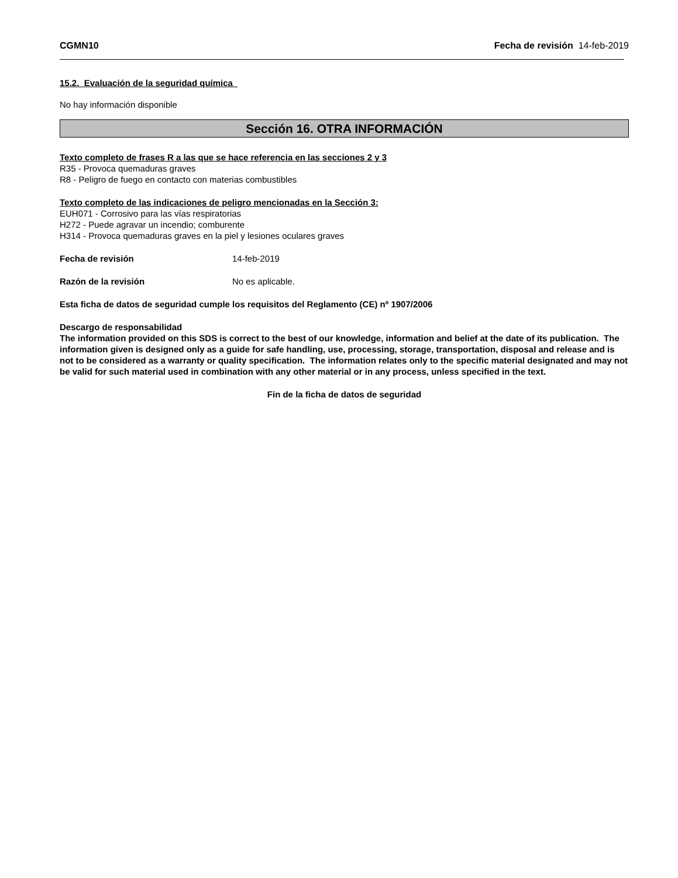CGMN10 Fecha de revisión 14-feb-2019
15.2. Evaluación de la seguridad química
No hay información disponible
Sección 16. OTRA INFORMACIÓN
Texto completo de frases R a las que se hace referencia en las secciones 2 y 3
R35 - Provoca quemaduras graves
R8 - Peligro de fuego en contacto con materias combustibles
Texto completo de las indicaciones de peligro mencionadas en la Sección 3:
EUH071 - Corrosivo para las vías respiratorias
H272 - Puede agravar un incendio; comburente
H314 - Provoca quemaduras graves en la piel y lesiones oculares graves
Fecha de revisión 14-feb-2019
Razón de la revisión No es aplicable.
Esta ficha de datos de seguridad cumple los requisitos del Reglamento (CE) nº 1907/2006
Descargo de responsabilidad
The information provided on this SDS is correct to the best of our knowledge, information and belief at the date of its publication. The information given is designed only as a guide for safe handling, use, processing, storage, transportation, disposal and release and is not to be considered as a warranty or quality specification. The information relates only to the specific material designated and may not be valid for such material used in combination with any other material or in any process, unless specified in the text.
Fin de la ficha de datos de seguridad